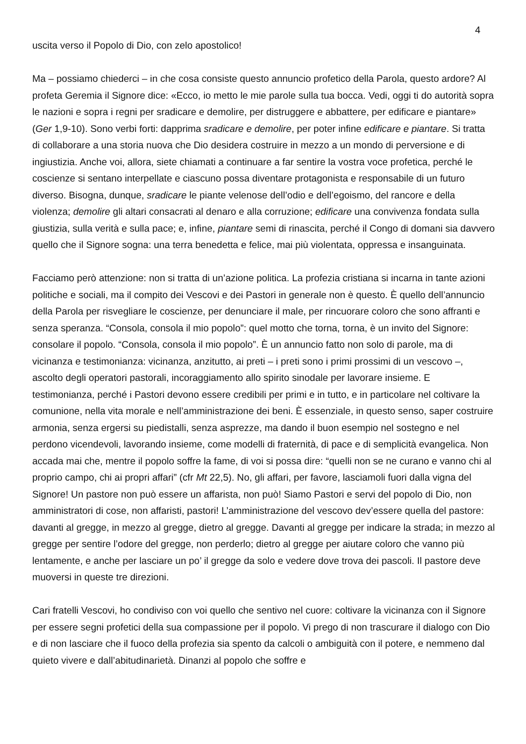4
uscita verso il Popolo di Dio, con zelo apostolico!
Ma – possiamo chiederci – in che cosa consiste questo annuncio profetico della Parola, questo ardore? Al profeta Geremia il Signore dice: «Ecco, io metto le mie parole sulla tua bocca. Vedi, oggi ti do autorità sopra le nazioni e sopra i regni per sradicare e demolire, per distruggere e abbattere, per edificare e piantare» (Ger 1,9-10). Sono verbi forti: dapprima sradicare e demolire, per poter infine edificare e piantare. Si tratta di collaborare a una storia nuova che Dio desidera costruire in mezzo a un mondo di perversione e di ingiustizia. Anche voi, allora, siete chiamati a continuare a far sentire la vostra voce profetica, perché le coscienze si sentano interpellate e ciascuno possa diventare protagonista e responsabile di un futuro diverso. Bisogna, dunque, sradicare le piante velenose dell’odio e dell’egoismo, del rancore e della violenza; demolire gli altari consacrati al denaro e alla corruzione; edificare una convivenza fondata sulla giustizia, sulla verità e sulla pace; e, infine, piantare semi di rinascita, perché il Congo di domani sia davvero quello che il Signore sogna: una terra benedetta e felice, mai più violentata, oppressa e insanguinata.
Facciamo però attenzione: non si tratta di un’azione politica. La profezia cristiana si incarna in tante azioni politiche e sociali, ma il compito dei Vescovi e dei Pastori in generale non è questo. È quello dell’annuncio della Parola per risvegliare le coscienze, per denunciare il male, per rincuorare coloro che sono affranti e senza speranza. “Consola, consola il mio popolo”: quel motto che torna, torna, è un invito del Signore: consolare il popolo. “Consola, consola il mio popolo”. È un annuncio fatto non solo di parole, ma di vicinanza e testimonianza: vicinanza, anzitutto, ai preti – i preti sono i primi prossimi di un vescovo –, ascolto degli operatori pastorali, incoraggiamento allo spirito sinodale per lavorare insieme. E testimonianza, perché i Pastori devono essere credibili per primi e in tutto, e in particolare nel coltivare la comunione, nella vita morale e nell’amministrazione dei beni. È essenziale, in questo senso, saper costruire armonia, senza ergersi su piedistalli, senza asprezze, ma dando il buon esempio nel sostegno e nel perdono vicendevoli, lavorando insieme, come modelli di fraternità, di pace e di semplicità evangelica. Non accada mai che, mentre il popolo soffre la fame, di voi si possa dire: “quelli non se ne curano e vanno chi al proprio campo, chi ai propri affari” (cfr Mt 22,5). No, gli affari, per favore, lasciamoli fuori dalla vigna del Signore! Un pastore non può essere un affarista, non può! Siamo Pastori e servi del popolo di Dio, non amministratori di cose, non affaristi, pastori! L’amministrazione del vescovo dev’essere quella del pastore: davanti al gregge, in mezzo al gregge, dietro al gregge. Davanti al gregge per indicare la strada; in mezzo al gregge per sentire l’odore del gregge, non perderlo; dietro al gregge per aiutare coloro che vanno più lentamente, e anche per lasciare un po’ il gregge da solo e vedere dove trova dei pascoli. Il pastore deve muoversi in queste tre direzioni.
Cari fratelli Vescovi, ho condiviso con voi quello che sentivo nel cuore: coltivare la vicinanza con il Signore per essere segni profetici della sua compassione per il popolo. Vi prego di non trascurare il dialogo con Dio e di non lasciare che il fuoco della profezia sia spento da calcoli o ambiguità con il potere, e nemmeno dal quieto vivere e dall’abitudinarietà. Dinanzi al popolo che soffre e